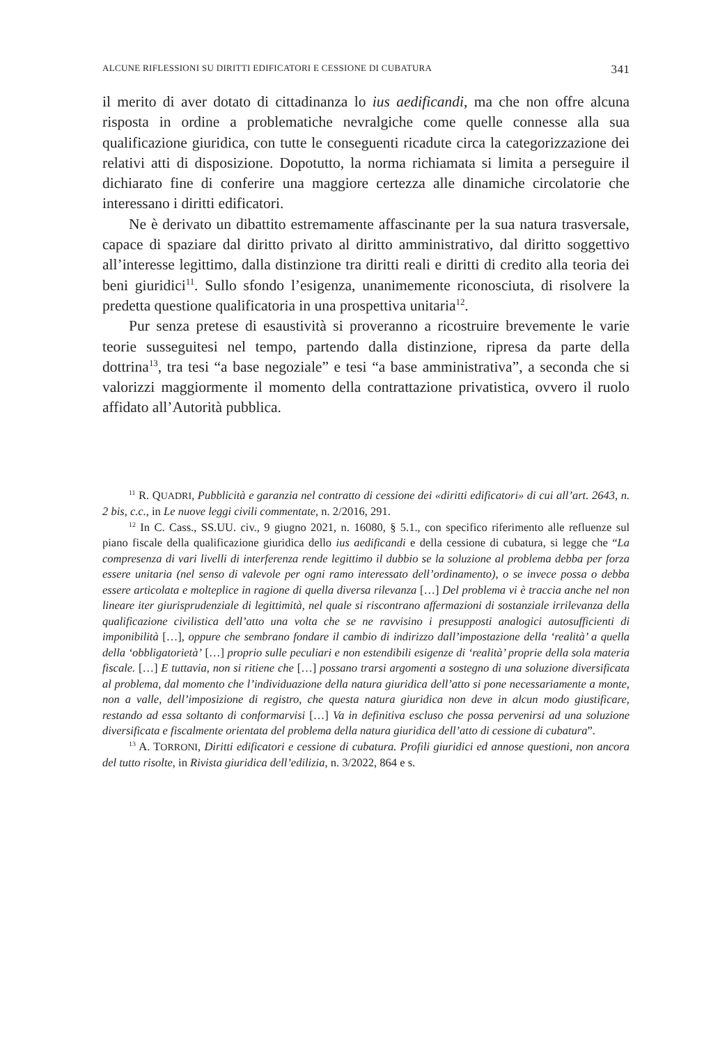ALCUNE RIFLESSIONI SU DIRITTI EDIFICATORI E CESSIONE DI CUBATURA 341
il merito di aver dotato di cittadinanza lo ius aedificandi, ma che non offre alcuna risposta in ordine a problematiche nevralgiche come quelle connesse alla sua qualificazione giuridica, con tutte le conseguenti ricadute circa la categorizzazione dei relativi atti di disposizione. Dopotutto, la norma richiamata si limita a perseguire il dichiarato fine di conferire una maggiore certezza alle dinamiche circolatorie che interessano i diritti edificatori.
Ne è derivato un dibattito estremamente affascinante per la sua natura trasversale, capace di spaziare dal diritto privato al diritto amministrativo, dal diritto soggettivo all’interesse legittimo, dalla distinzione tra diritti reali e diritti di credito alla teoria dei beni giuridici<sup>11</sup>. Sullo sfondo l’esigenza, unanimemente riconosciuta, di risolvere la predetta questione qualificatoria in una prospettiva unitaria<sup>12</sup>.
Pur senza pretese di esaustività si proveranno a ricostruire brevemente le varie teorie susseguitesi nel tempo, partendo dalla distinzione, ripresa da parte della dottrina<sup>13</sup>, tra tesi “a base negoziale” e tesi “a base amministrativa”, a seconda che si valorizzi maggiormente il momento della contrattazione privatistica, ovvero il ruolo affidato all’Autorità pubblica.
<sup>11</sup> R. QUADRI, Pubblicità e garanzia nel contratto di cessione dei «diritti edificatori» di cui all’art. 2643, n. 2 bis, c.c., in Le nuove leggi civili commentate, n. 2/2016, 291.
<sup>12</sup> In C. Cass., SS.UU. civ., 9 giugno 2021, n. 16080, § 5.1., con specifico riferimento alle refluenze sul piano fiscale della qualificazione giuridica dello ius aedificandi e della cessione di cubatura, si legge che “La compresenza di vari livelli di interferenza rende legittimo il dubbio se la soluzione al problema debba per forza essere unitaria (nel senso di valevole per ogni ramo interessato dell’ordinamento), o se invece possa o debba essere articolata e molteplice in ragione di quella diversa rilevanza […] Del problema vi è traccia anche nel non lineare iter giurisprudenziale di legittimità, nel quale si riscontrano affermazioni di sostanziale irrilevanza della qualificazione civilistica dell’atto una volta che se ne ravvisino i presupposti analogici autosufficienti di imponibilità […], oppure che sembrano fondare il cambio di indirizzo dall’impostazione della ‘realità’ a quella della ‘obbligatorietà’ […] proprio sulle peculiari e non estendibili esigenze di ‘realità’ proprie della sola materia fiscale. […] E tuttavia, non si ritiene che […] possano trarsi argomenti a sostegno di una soluzione diversificata al problema, dal momento che l’individuazione della natura giuridica dell’atto si pone necessariamente a monte, non a valle, dell’imposizione di registro, che questa natura giuridica non deve in alcun modo giustificare, restando ad essa soltanto di conformarvisi […] Va in definitiva escluso che possa pervenirsi ad una soluzione diversificata e fiscalmente orientata del problema della natura giuridica dell’atto di cessione di cubatura”.
<sup>13</sup> A. TORRONI, Diritti edificatori e cessione di cubatura. Profili giuridici ed annose questioni, non ancora del tutto risolte, in Rivista giuridica dell’edilizia, n. 3/2022, 864 e s.